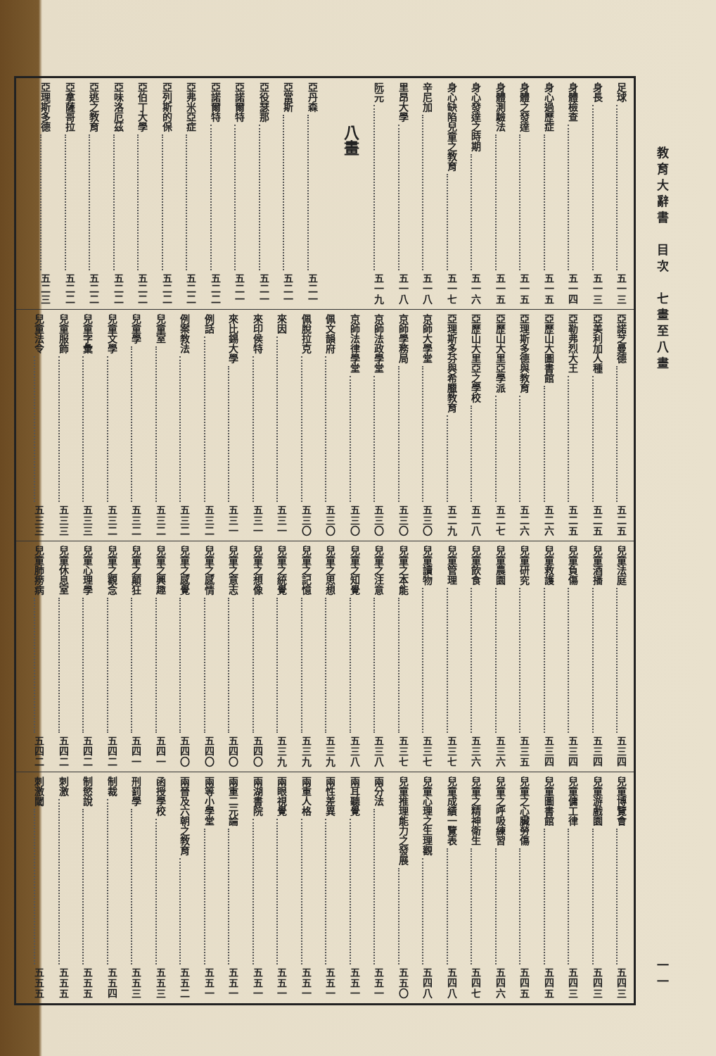教育大辭書　目次　七畫至八畫 一一
足球 五一三
身長 五一三
身體檢查 五一四
身心過歷症 五一五
身體之發達 五一五
身體測驗法 五一五
身心發達之時期 五一六
身心缺陷兒童之教育 五一七
辛尼加 五一八
里昂大學 五一八
阮元 五一九
八畫
亞丹森 五二一
亞當斯 五二一
亞役瑟那 五二一
亞諾爾特 五二一
亞諾爾特 五二二
亞弗米亞症 五二二
亞列斯的保 五二二
亞伯丁大學 五二二
亞味洛厄茲 五二二
亞逃之教育 五二二
亞拿薩哥拉 五二二
亞理斯多德 五二三
亞諾芝曼德 五二五
亞美利加人種 五二五
亞勒弗烈大王 五二五
亞歷山大圖書館 五二六
亞理斯多德與教育 五二六
亞歷山大里亞學派 五二七
亞歷山大里亞之學校 五二八
亞理斯多芬與希臘教育 五二九
京師大學堂 五三〇
京師學務局 五三〇
京師法政學堂 五三〇
京師法律學堂 五三〇
佩文韻府 五三〇
佩脫拉克 五三〇
來因 五三一
來印侯特 五三一
來比錫大學 五三一
例話 五三二
例案教法 五三二
兒童室 五三二
兒童學 五三二
兒童文學 五三二
兒童字彙 五三三
兒童服飾 五三三
兒童法令 五三三
兒童法庭 五三四
兒童酒播 五三四
兒童負傷 五三四
兒童救護 五三四
兒童研究 五三五
兒童農園 五三六
兒童飲食 五三六
兒童管理 五三七
兒童讀物 五三七
兒童之本能 五三七
兒童之注意 五三八
兒童之知覺 五三八
兒童之思想 五三九
兒童之記憶 五三九
兒童之統覺 五三九
兒童之想像 五四〇
兒童之意志 五四〇
兒童之感情 五四〇
兒童之感覺 五四〇
兒童之興趣 五四一
兒童之顛狂 五四一
兒童之觀念 五四二
兒童心理學 五四二
兒童休息室 五四二
兒童肺痨病 五四二
兒童博覽會 五四三
兒童游戲園 五四三
兒童傭工律 五四三
兒童圖書館 五四五
兒童之心臟勞傷 五四五
兒童之呼吸練習 五四六
兒童之精神衛生 五四七
兒童成績一覽表 五四八
兒童心理之生理觀 五四八
兒童推理能力之發展 五五〇
兩分法 五五一
兩耳聽覺 五五一
兩性差異 五五一
兩重人格 五五一
兩眼視覺 五五一
兩湖書院 五五一
兩重二元論 五五一
兩等小學堂 五五一
兩晉及六朝之教育 五五二
函授學校 五五三
刑罰學 五五三
制裁 五五四
制慾說 五五五
刺激 五五五
刺激閾 五五五